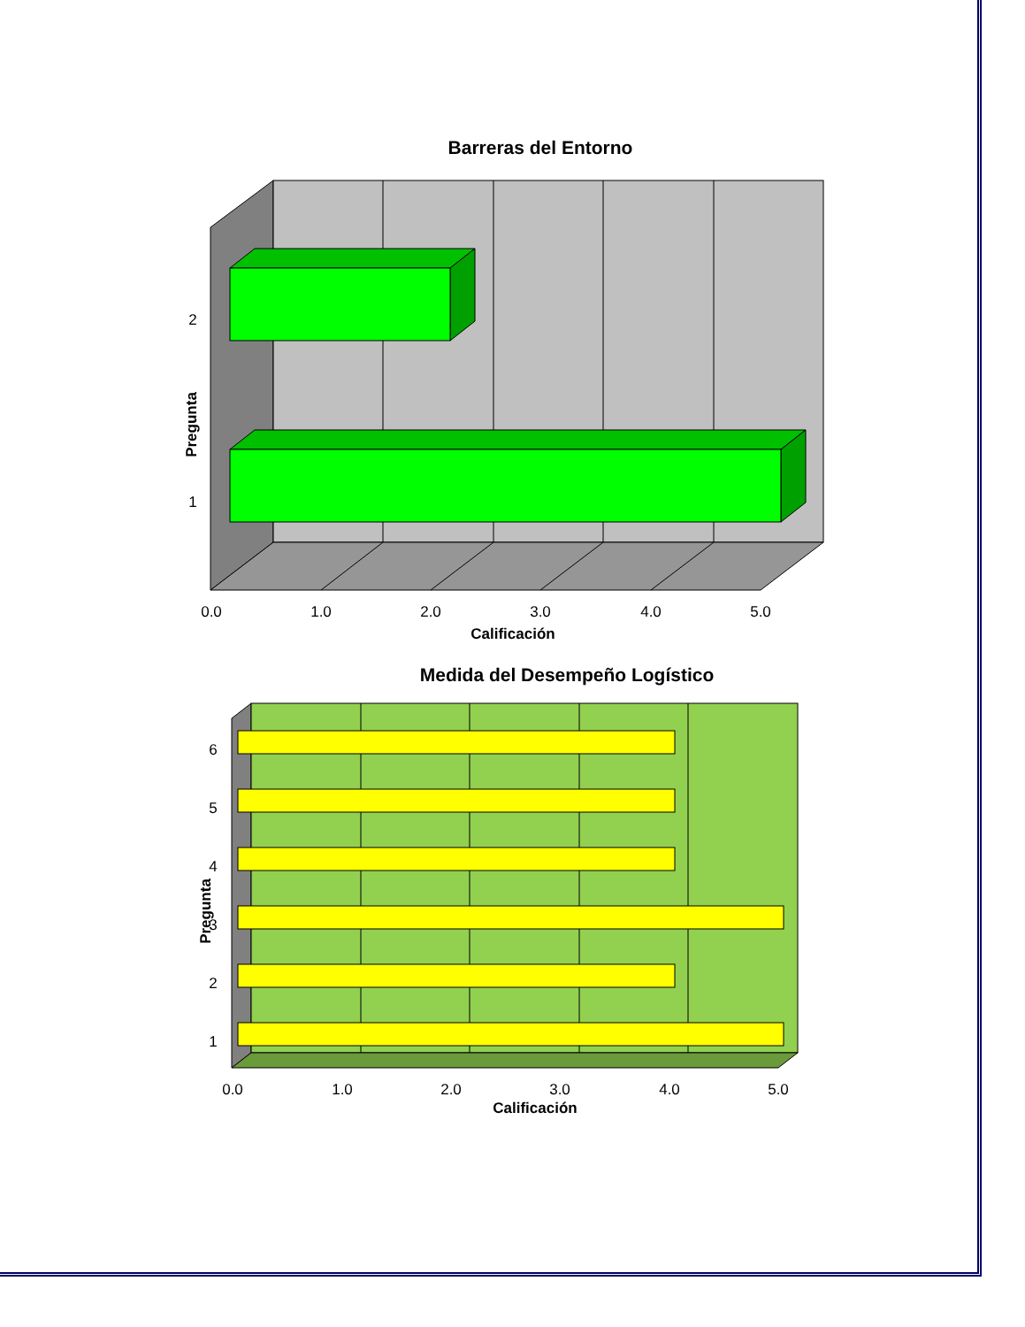Barreras del Entorno
2
1
0.0
1.0
2.0
3.0
4.0
5.0
Calificación
Pregunta
Medida del Desempeño Logístico
6
5
4
3
2
1
0.0
1.0
2.0
3.0
4.0
5.0
Calificación
Pregunta